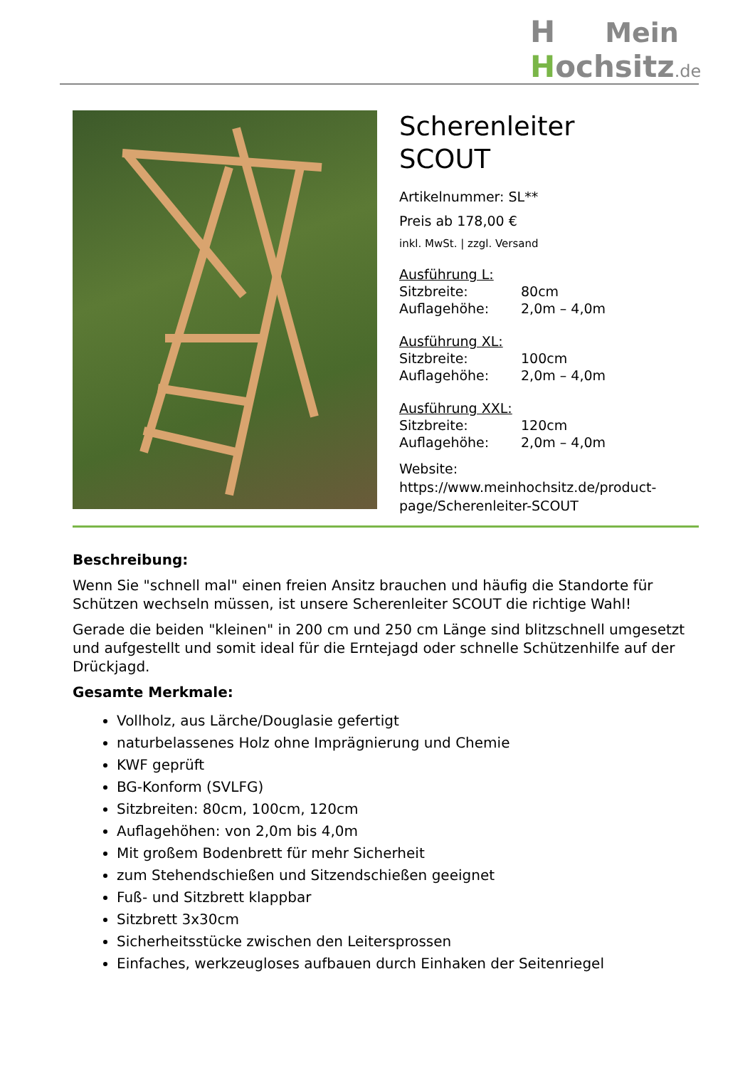H Mein
Hochsitz.de
Scherenleiter
SCOUT
Artikelnummer: SL**
Preis ab 178,00 €
inkl. MwSt. | zzgl. Versand
Ausführung L:
Sitzbreite: 80cm
Auflagehöhe: 2,0m – 4,0m
Ausführung XL:
Sitzbreite: 100cm
Auflagehöhe: 2,0m – 4,0m
Ausführung XXL:
Sitzbreite: 120cm
Auflagehöhe: 2,0m – 4,0m
Website:
https://www.meinhochsitz.de/product-page/Scherenleiter-SCOUT
Beschreibung:
Wenn Sie "schnell mal" einen freien Ansitz brauchen und häufig die Standorte für Schützen wechseln müssen, ist unsere Scherenleiter SCOUT die richtige Wahl!
Gerade die beiden "kleinen" in 200 cm und 250 cm Länge sind blitzschnell umgesetzt und aufgestellt und somit ideal für die Erntejagd oder schnelle Schützenhilfe auf der Drückjagd.
Gesamte Merkmale:
Vollholz, aus Lärche/Douglasie gefertigt
naturbelassenes Holz ohne Imprägnierung und Chemie
KWF geprüft
BG-Konform (SVLFG)
Sitzbreiten: 80cm, 100cm, 120cm
Auflagehöhen: von 2,0m bis 4,0m
Mit großem Bodenbrett für mehr Sicherheit
zum Stehendschießen und Sitzendschießen geeignet
Fuß- und Sitzbrett klappbar
Sitzbrett 3x30cm
Sicherheitsstücke zwischen den Leitersprossen
Einfaches, werkzeugloses aufbauen durch Einhaken der Seitenriegel